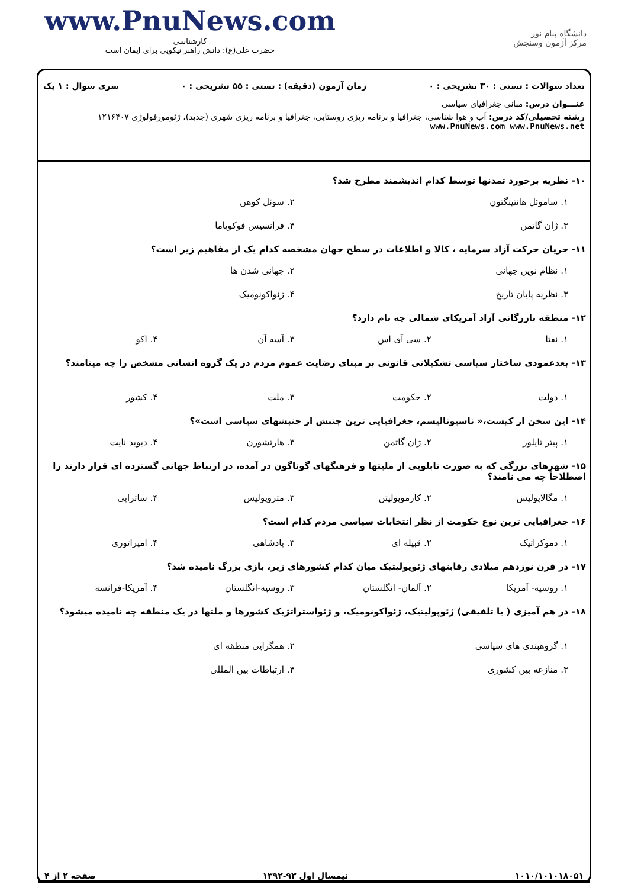www.PnuNews.com
کارشناسی
حضرت علی(ع): دانش راهبر نیکویی برای ایمان است
دانشگاه پیام نور
مرکز آزمون وسنجش
تعداد سوالات : تستی : ۳۰ تشریحی : ۰ زمان آزمون (دقیقه) : تستی : ۵۵ تشریحی : ۰ سری سوال : ۱ یک
عنـــوان درس: مبانی جغرافیای سیاسی
رشته تحصیلی/کد درس: آب و هوا شناسی، جغرافیا و برنامه ریزی روستایی، جغرافیا و برنامه ریزی شهری (جدید)، ژئومورفولوژی ۱۲۱۶۴۰۷ www.PnuNews.com www.PnuNews.net
۱۰- نظریه برخورد تمدنها توسط کدام اندیشمند مطرح شد؟
۱. ساموئل هانتینگتون ۲. سوئل کوهن ۳. ژان گاتمن ۴. فرانسیس فوکویاما
۱۱- جریان حرکت آزاد سرمایه ، کالا و اطلاعات در سطح جهان مشخصه کدام یک از مفاهیم زیر است؟
۱. نظام نوین جهانی ۲. جهانی شدن ها ۳. نظریه پایان تاریخ ۴. ژئواکونومیک
۱۲- منطقه بازرگانی آزاد آمریکای شمالی چه نام دارد؟
۱. نفتا ۲. سی آی اس ۳. آسه آن ۴. اکو
۱۳- بعدعمودی ساختار سیاسی تشکیلاتی قانونی بر مبنای رضایت عموم مردم در یک گروه انسانی مشخص را چه مینامند؟
۱. دولت ۲. حکومت ۳. ملت ۴. کشور
۱۴- این سخن از کیست،« ناسیونالیسم، جغرافیایی ترین جنبش از جنبشهای سیاسی است»؟
۱. پیتر تایلور ۲. ژان گاتمن ۳. هارتشورن ۴. دیوید نایت
۱۵- شهرهای بزرگی که به صورت تابلویی از ملیتها و فرهنگهای گوناگون در آمده، در ارتباط جهانی گسترده ای قرار دارند را اصطلاحاً چه می نامند؟
۱. مگالاپولیس ۲. کازموپولیتن ۳. متروپولیس ۴. ساتراپی
۱۶- جغرافیایی ترین نوع حکومت از نظر انتخابات سیاسی مردم کدام است؟
۱. دموکراتیک ۲. قبیله ای ۳. پادشاهی ۴. امپراتوری
۱۷- در قرن نوزدهم میلادی رقابتهای ژئوپولیتیک میان کدام کشورهای زیر، بازی بزرگ نامیده شد؟
۱. روسیه- آمریکا ۲. آلمان- انگلستان ۳. روسیه-انگلستان ۴. آمریکا-فرانسه
۱۸- در هم آمیزی ( یا تلفیقی) ژئوپولیتیک، ژئواکونومیک، و ژئواستراتژیک کشورها و ملتها در یک منطقه چه نامیده میشود؟
۱. گروهبندی های سیاسی ۲. همگرایی منطقه ای ۳. منازعه بین کشوری ۴. ارتباطات بین المللی
۱۰۱۰/۱۰۱۰۱۸۰۵۱ نیمسال اول ۹۳-۱۳۹۲ صفحه ۲ از ۴